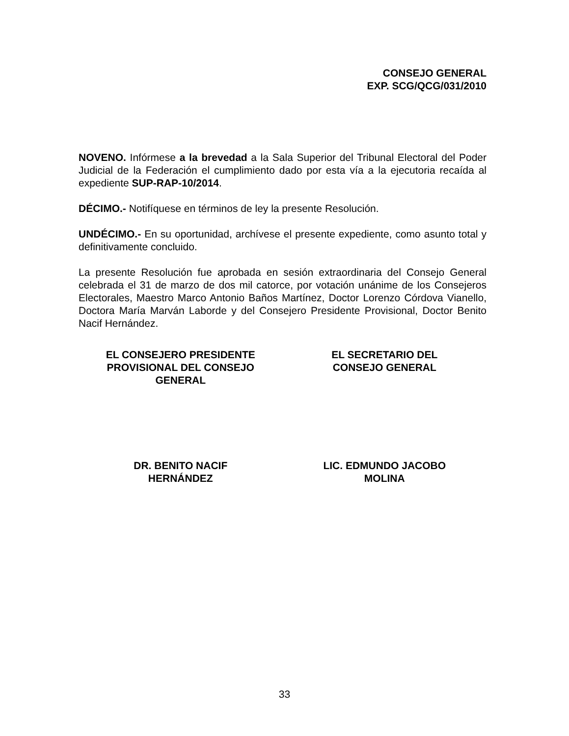CONSEJO GENERAL
EXP. SCG/QCG/031/2010
NOVENO. Infórmese a la brevedad a la Sala Superior del Tribunal Electoral del Poder Judicial de la Federación el cumplimiento dado por esta vía a la ejecutoria recaída al expediente SUP-RAP-10/2014.
DÉCIMO.- Notifíquese en términos de ley la presente Resolución.
UNDÉCIMO.- En su oportunidad, archívese el presente expediente, como asunto total y definitivamente concluido.
La presente Resolución fue aprobada en sesión extraordinaria del Consejo General celebrada el 31 de marzo de dos mil catorce, por votación unánime de los Consejeros Electorales, Maestro Marco Antonio Baños Martínez, Doctor Lorenzo Córdova Vianello, Doctora María Marván Laborde y del Consejero Presidente Provisional, Doctor Benito Nacif Hernández.
EL CONSEJERO PRESIDENTE
PROVISIONAL DEL CONSEJO
GENERAL
EL SECRETARIO DEL
CONSEJO GENERAL
DR. BENITO NACIF
HERNÁNDEZ
LIC. EDMUNDO JACOBO
MOLINA
33